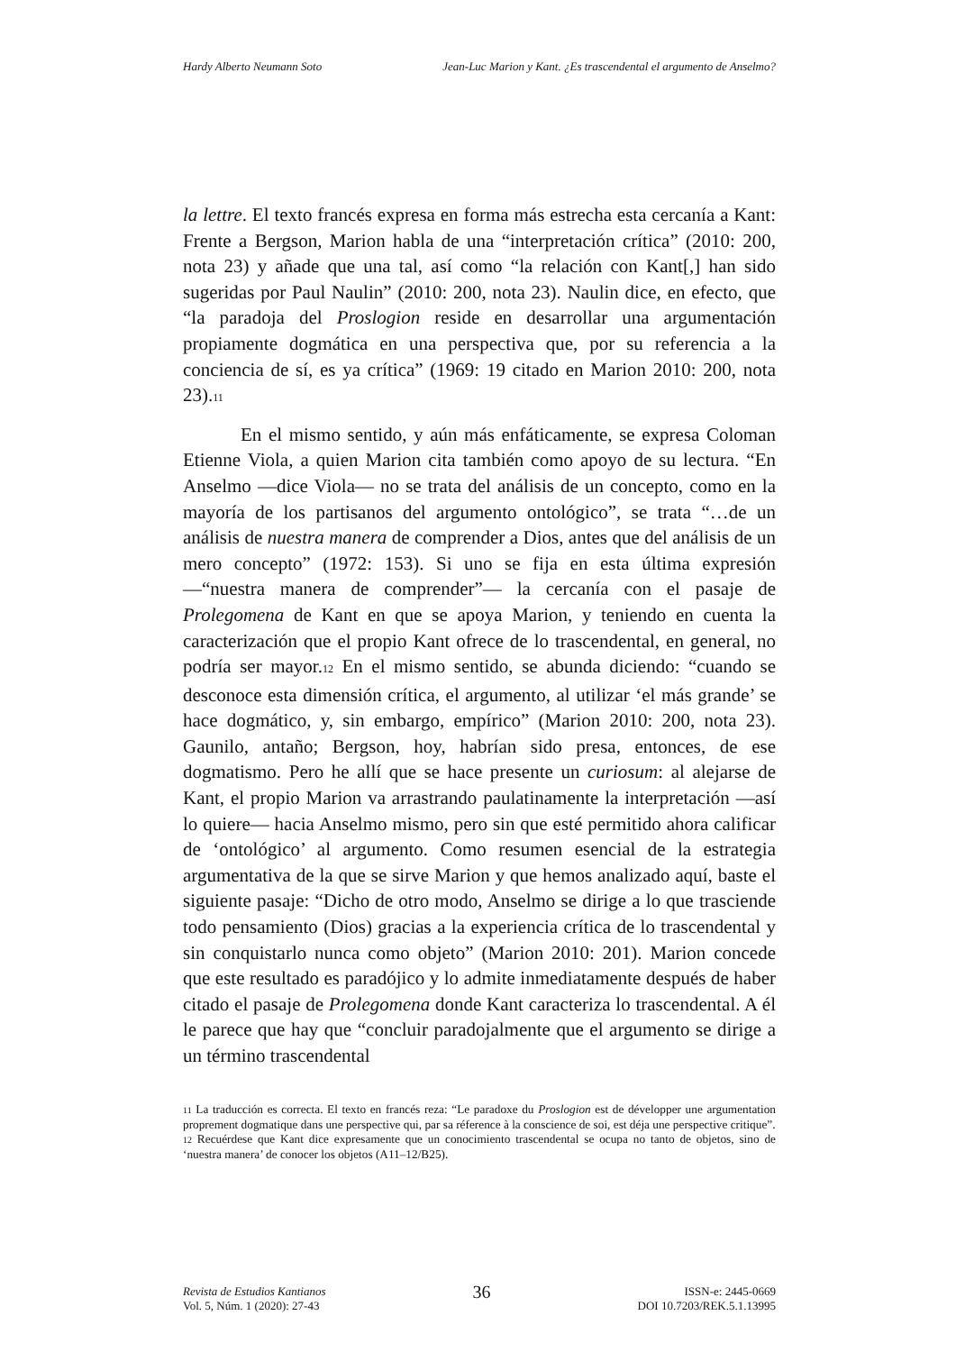Hardy Alberto Neumann Soto Jean-Luc Marion y Kant. ¿Es trascendental el argumento de Anselmo?
la lettre. El texto francés expresa en forma más estrecha esta cercanía a Kant: Frente a Bergson, Marion habla de una “interpretación crítica” (2010: 200, nota 23) y añade que una tal, así como “la relación con Kant[,] han sido sugeridas por Paul Naulin” (2010: 200, nota 23). Naulin dice, en efecto, que “la paradoja del Proslogion reside en desarrollar una argumentación propiamente dogmática en una perspectiva que, por su referencia a la conciencia de sí, es ya crítica” (1969: 19 citado en Marion 2010: 200, nota 23).11
En el mismo sentido, y aún más enfáticamente, se expresa Coloman Etienne Viola, a quien Marion cita también como apoyo de su lectura. “En Anselmo —dice Viola— no se trata del análisis de un concepto, como en la mayoría de los partisanos del argumento ontológico”, se trata “…de un análisis de nuestra manera de comprender a Dios, antes que del análisis de un mero concepto” (1972: 153). Si uno se fija en esta última expresión —“nuestra manera de comprender”— la cercanía con el pasaje de Prolegomena de Kant en que se apoya Marion, y teniendo en cuenta la caracterización que el propio Kant ofrece de lo trascendental, en general, no podría ser mayor.12 En el mismo sentido, se abunda diciendo: “cuando se desconoce esta dimensión crítica, el argumento, al utilizar ‘el más grande’ se hace dogmático, y, sin embargo, empírico” (Marion 2010: 200, nota 23). Gaunilo, antaño; Bergson, hoy, habrían sido presa, entonces, de ese dogmatismo. Pero he allí que se hace presente un curiosum: al alejarse de Kant, el propio Marion va arrastrando paulatinamente la interpretación —así lo quiere— hacia Anselmo mismo, pero sin que esté permitido ahora calificar de ‘ontológico’ al argumento. Como resumen esencial de la estrategia argumentativa de la que se sirve Marion y que hemos analizado aquí, baste el siguiente pasaje: “Dicho de otro modo, Anselmo se dirige a lo que trasciende todo pensamiento (Dios) gracias a la experiencia crítica de lo trascendental y sin conquistarlo nunca como objeto” (Marion 2010: 201). Marion concede que este resultado es paradójico y lo admite inmediatamente después de haber citado el pasaje de Prolegomena donde Kant caracteriza lo trascendental. A él le parece que hay que “concluir paradojalmente que el argumento se dirige a un término trascendental
11 La traducción es correcta. El texto en francés reza: “Le paradoxe du Proslogion est de développer une argumentation proprement dogmatique dans une perspective qui, par sa réference à la conscience de soi, est déja une perspective critique”.
12 Recuérdese que Kant dice expresamente que un conocimiento trascendental se ocupa no tanto de objetos, sino de ‘nuestra manera’ de conocer los objetos (A11–12/B25).
Revista de Estudios Kantianos
Vol. 5, Núm. 1 (2020): 27-43
36
ISSN-e: 2445-0669
DOI 10.7203/REK.5.1.13995